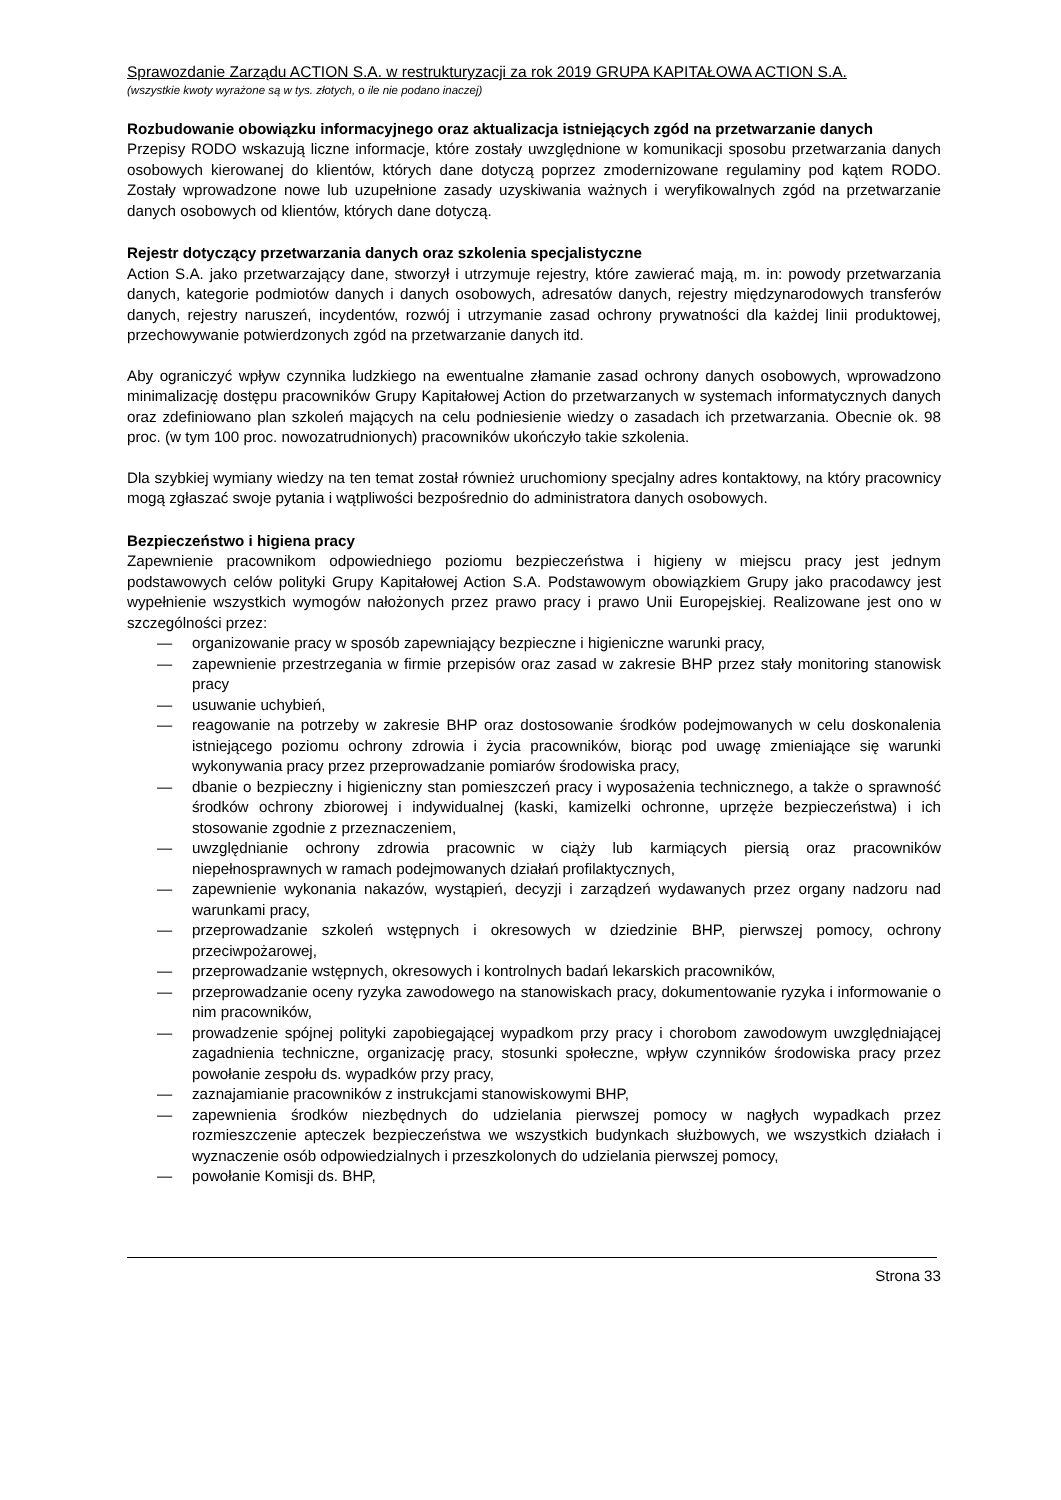Sprawozdanie Zarządu ACTION S.A. w restrukturyzacji za rok 2019 GRUPA KAPITAŁOWA ACTION S.A.
(wszystkie kwoty wyrażone są w tys. złotych, o ile nie podano inaczej)
Rozbudowanie obowiązku informacyjnego oraz aktualizacja istniejących zgód na przetwarzanie danych
Przepisy RODO wskazują liczne informacje, które zostały uwzględnione w komunikacji sposobu przetwarzania danych osobowych kierowanej do klientów, których dane dotyczą poprzez zmodernizowane regulaminy pod kątem RODO. Zostały wprowadzone nowe lub uzupełnione zasady uzyskiwania ważnych i weryfikowalnych zgód na przetwarzanie danych osobowych od klientów, których dane dotyczą.
Rejestr dotyczący przetwarzania danych oraz szkolenia specjalistyczne
Action S.A. jako przetwarzający dane, stworzył i utrzymuje rejestry, które zawierać mają, m. in: powody przetwarzania danych, kategorie podmiotów danych i danych osobowych, adresatów danych, rejestry międzynarodowych transferów danych, rejestry naruszeń, incydentów, rozwój i utrzymanie zasad ochrony prywatności dla każdej linii produktowej, przechowywanie potwierdzonych zgód na przetwarzanie danych itd.
Aby ograniczyć wpływ czynnika ludzkiego na ewentualne złamanie zasad ochrony danych osobowych, wprowadzono minimalizację dostępu pracowników Grupy Kapitałowej Action do przetwarzanych w systemach informatycznych danych oraz zdefiniowano plan szkoleń mających na celu podniesienie wiedzy o zasadach ich przetwarzania. Obecnie ok. 98 proc. (w tym 100 proc. nowozatrudnionych) pracowników ukończyło takie szkolenia.
Dla szybkiej wymiany wiedzy na ten temat został również uruchomiony specjalny adres kontaktowy, na który pracownicy mogą zgłaszać swoje pytania i wątpliwości bezpośrednio do administratora danych osobowych.
Bezpieczeństwo i higiena pracy
Zapewnienie pracownikom odpowiedniego poziomu bezpieczeństwa i higieny w miejscu pracy jest jednym podstawowych celów polityki Grupy Kapitałowej Action S.A. Podstawowym obowiązkiem Grupy jako pracodawcy jest wypełnienie wszystkich wymogów nałożonych przez prawo pracy i prawo Unii Europejskiej. Realizowane jest ono w szczególności przez:
— organizowanie pracy w sposób zapewniający bezpieczne i higieniczne warunki pracy,
— zapewnienie przestrzegania w firmie przepisów oraz zasad w zakresie BHP przez stały monitoring stanowisk pracy
— usuwanie uchybień,
— reagowanie na potrzeby w zakresie BHP oraz dostosowanie środków podejmowanych w celu doskonalenia istniejącego poziomu ochrony zdrowia i życia pracowników, biorąc pod uwagę zmieniające się warunki wykonywania pracy przez przeprowadzanie pomiarów środowiska pracy,
— dbanie o bezpieczny i higieniczny stan pomieszczeń pracy i wyposażenia technicznego, a także o sprawność środków ochrony zbiorowej i indywidualnej (kaski, kamizelki ochronne, uprzęże bezpieczeństwa) i ich stosowanie zgodnie z przeznaczeniem,
— uwzględnianie ochrony zdrowia pracownic w ciąży lub karmiących piersią oraz pracowników niepełnosprawnych w ramach podejmowanych działań profilaktycznych,
— zapewnienie wykonania nakazów, wystąpień, decyzji i zarządzeń wydawanych przez organy nadzoru nad warunkami pracy,
— przeprowadzanie szkoleń wstępnych i okresowych w dziedzinie BHP, pierwszej pomocy, ochrony przeciwpożarowej,
— przeprowadzanie wstępnych, okresowych i kontrolnych badań lekarskich pracowników,
— przeprowadzanie oceny ryzyka zawodowego na stanowiskach pracy, dokumentowanie ryzyka i informowanie o nim pracowników,
— prowadzenie spójnej polityki zapobiegającej wypadkom przy pracy i chorobom zawodowym uwzględniającej zagadnienia techniczne, organizację pracy, stosunki społeczne, wpływ czynników środowiska pracy przez powołanie zespołu ds. wypadków przy pracy,
— zaznajamianie pracowników z instrukcjami stanowiskowymi BHP,
— zapewnienia środków niezbędnych do udzielania pierwszej pomocy w nagłych wypadkach przez rozmieszczenie apteczek bezpieczeństwa we wszystkich budynkach służbowych, we wszystkich działach i wyznaczenie osób odpowiedzialnych i przeszkolonych do udzielania pierwszej pomocy,
— powołanie Komisji ds. BHP,
Strona 33